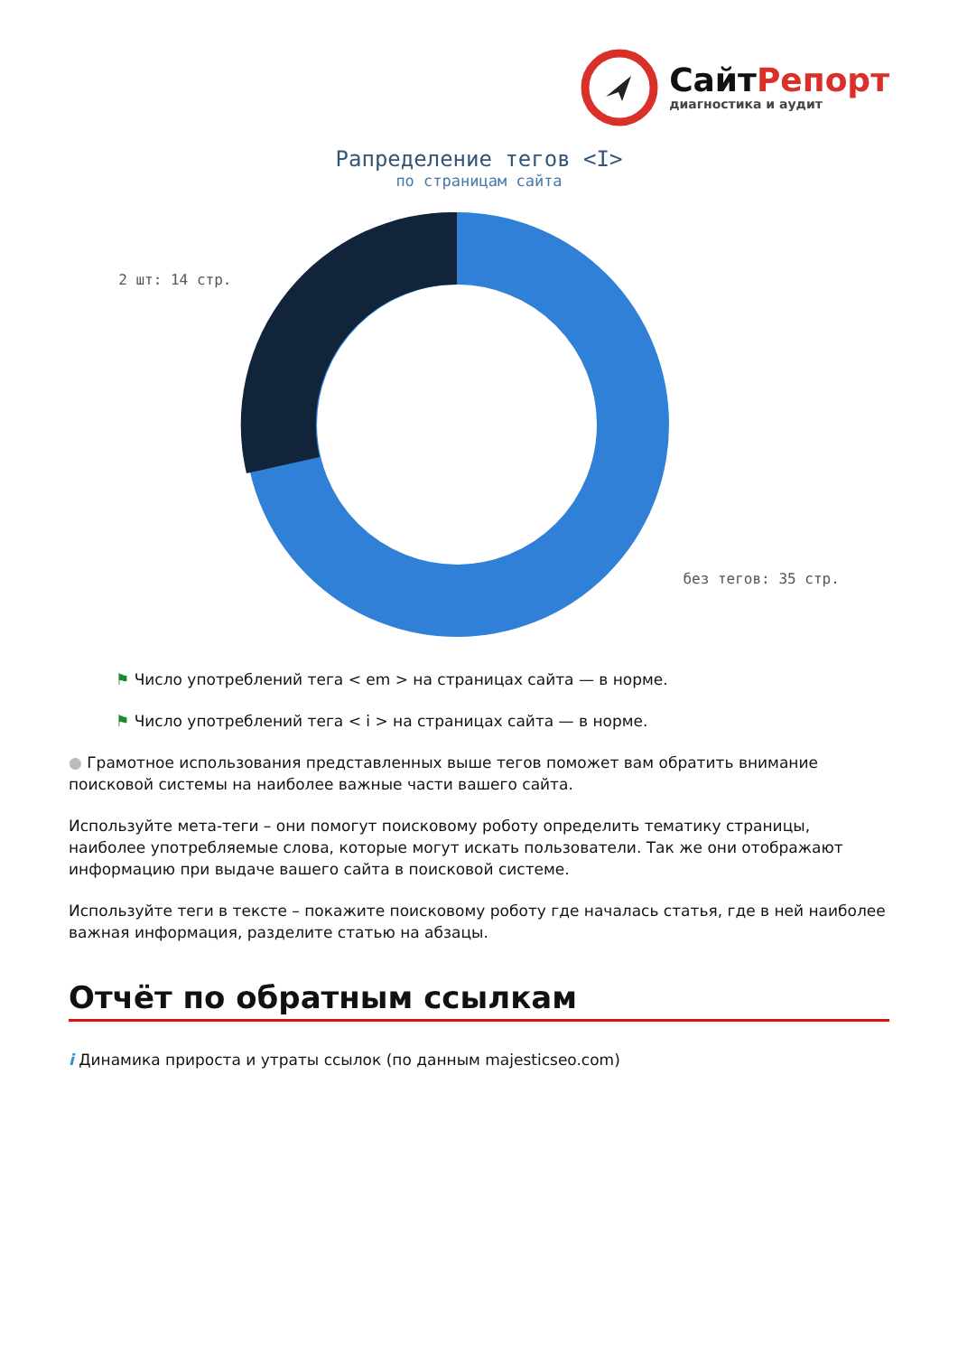СайтРепорт
диагностика и аудит
Рапределение тегов <I>
по страницам сайта
2 шт: 14 стр.
без тегов: 35 стр.
⚑ Число употреблений тега < em > на страницах сайта — в норме.
⚑ Число употреблений тега < i > на страницах сайта — в норме.
● Грамотное использования представленных выше тегов поможет вам обратить внимание поисковой системы на наиболее важные части вашего сайта.
Используйте мета-теги – они помогут поисковому роботу определить тематику страницы, наиболее употребляемые слова, которые могут искать пользователи. Так же они отображают информацию при выдаче вашего сайта в поисковой системе.
Используйте теги в тексте – покажите поисковому роботу где началась статья, где в ней наиболее важная информация, разделите статью на абзацы.
Отчёт по обратным ссылкам
i Динамика прироста и утраты ссылок (по данным majesticseo.com)